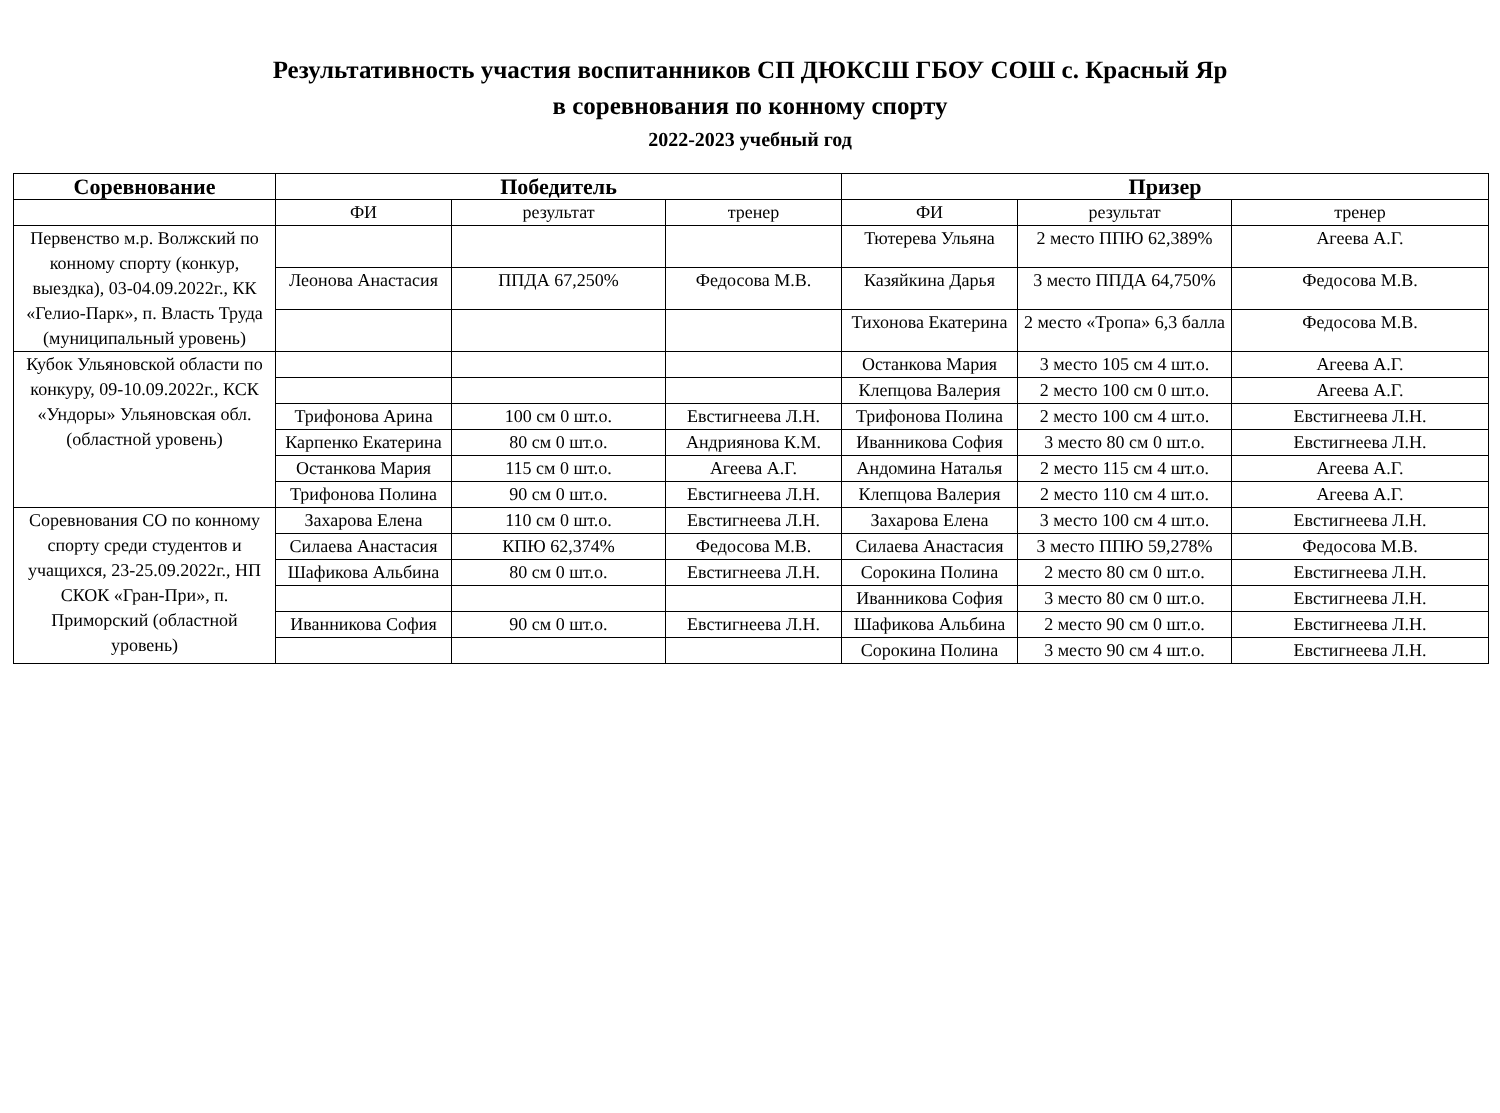Результативность участия воспитанников СП ДЮКСШ ГБОУ СОШ с. Красный Яр
в соревнования по конному спорту
2022-2023 учебный год
| Соревнование | Победитель | | | Призер | | |
| --- | --- | --- | --- | --- | --- | --- |
| | ФИ | результат | тренер | ФИ | результат | тренер |
| Первенство м.р. Волжский по конному спорту (конкур, выездка), 03-04.09.2022г., КК «Гелио-Парк», п. Власть Труда (муниципальный уровень) | | | | Тютерева Ульяна | 2 место ППЮ 62,389% | Агеева А.Г. |
| | Леонова Анастасия | ППДА 67,250% | Федосова М.В. | Казяйкина Дарья | 3 место ППДА 64,750% | Федосова М.В. |
| | | | | Тихонова Екатерина | 2 место «Тропа» 6,3 балла | Федосова М.В. |
| Кубок Ульяновской области по конкуру, 09-10.09.2022г., КСК «Ундоры» Ульяновская обл. (областной уровень) | | | | Останкова Мария | 3 место 105 см 4 шт.о. | Агеева А.Г. |
| | | | | Клепцова Валерия | 2 место 100 см 0 шт.о. | Агеева А.Г. |
| | Трифонова Арина | 100 см 0 шт.о. | Евстигнеева Л.Н. | Трифонова Полина | 2 место 100 см 4 шт.о. | Евстигнеева Л.Н. |
| | Карпенко Екатерина | 80 см 0 шт.о. | Андриянова К.М. | Иванникова София | 3 место 80 см 0 шт.о. | Евстигнеева Л.Н. |
| | Останкова Мария | 115 см 0 шт.о. | Агеева А.Г. | Андомина Наталья | 2 место 115 см 4 шт.о. | Агеева А.Г. |
| | Трифонова Полина | 90 см 0 шт.о. | Евстигнеева Л.Н. | Клепцова Валерия | 2 место 110 см 4 шт.о. | Агеева А.Г. |
| Соревнования СО по конному спорту среди студентов и учащихся, 23-25.09.2022г., НП СКОК «Гран-При», п. Приморский (областной уровень) | Захарова Елена | 110 см 0 шт.о. | Евстигнеева Л.Н. | Захарова Елена | 3 место 100 см 4 шт.о. | Евстигнеева Л.Н. |
| | Силаева Анастасия | КПЮ 62,374% | Федосова М.В. | Силаева Анастасия | 3 место ППЮ 59,278% | Федосова М.В. |
| | Шафикова Альбина | 80 см 0 шт.о. | Евстигнеева Л.Н. | Сорокина Полина | 2 место 80 см 0 шт.о. | Евстигнеева Л.Н. |
| | | | | Иванникова София | 3 место 80 см 0 шт.о. | Евстигнеева Л.Н. |
| | Иванникова София | 90 см 0 шт.о. | Евстигнеева Л.Н. | Шафикова Альбина | 2 место 90 см 0 шт.о. | Евстигнеева Л.Н. |
| | | | | Сорокина Полина | 3 место 90 см 4 шт.о. | Евстигнеева Л.Н. |